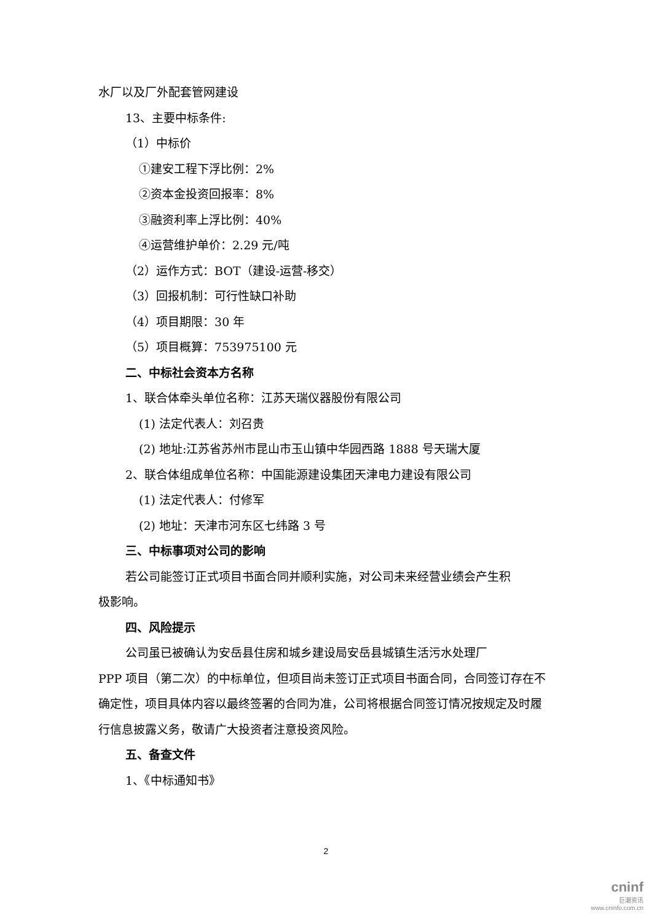水厂以及厂外配套管网建设
13、主要中标条件:
（1）中标价
①建安工程下浮比例：2%
②资本金投资回报率：8%
③融资利率上浮比例：40%
④运营维护单价：2.29 元/吨
（2）运作方式：BOT（建设-运营-移交）
（3）回报机制：可行性缺口补助
（4）项目期限：30 年
（5）项目概算：753975100 元
二、中标社会资本方名称
1、联合体牵头单位名称：江苏天瑞仪器股份有限公司
(1) 法定代表人：刘召贵
(2) 地址:江苏省苏州市昆山市玉山镇中华园西路 1888 号天瑞大厦
2、联合体组成单位名称：中国能源建设集团天津电力建设有限公司
(1) 法定代表人：付修军
(2) 地址：天津市河东区七纬路 3 号
三、中标事项对公司的影响
若公司能签订正式项目书面合同并顺利实施，对公司未来经营业绩会产生积
极影响。
四、风险提示
公司虽已被确认为安岳县住房和城乡建设局安岳县城镇生活污水处理厂
PPP 项目（第二次）的中标单位，但项目尚未签订正式项目书面合同，合同签订存在不确定性，项目具体内容以最终签署的合同为准，公司将根据合同签订情况按规定及时履行信息披露义务，敬请广大投资者注意投资风险。
五、备查文件
1、《中标通知书》
2
cninf
巨潮资讯
www.cninfo.com.cn